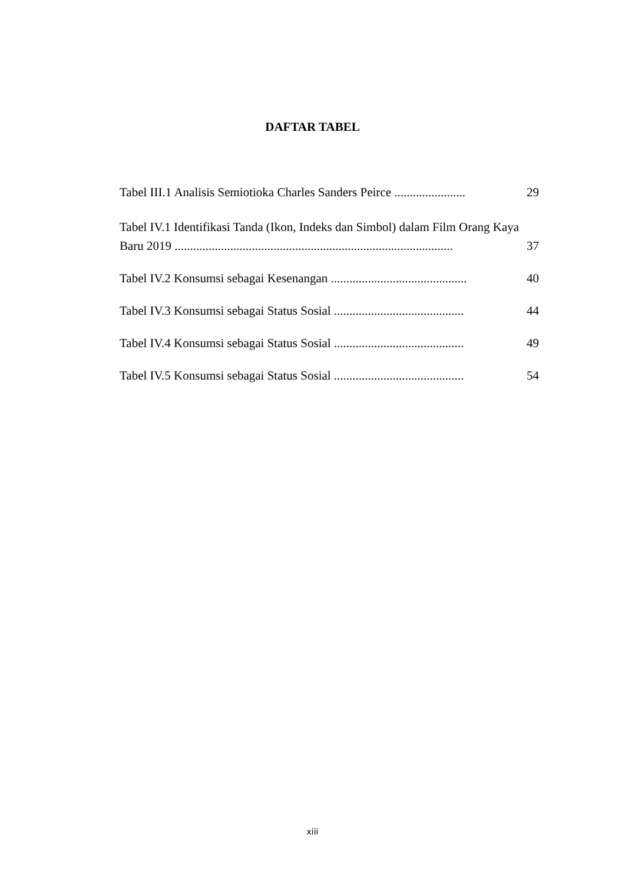DAFTAR TABEL
Tabel III.1 Analisis Semiotioka Charles Sanders Peirce ....................... 29
Tabel IV.1 Identifikasi Tanda (Ikon, Indeks dan Simbol) dalam Film Orang Kaya
Baru 2019 .......................................................................................... 37
Tabel IV.2 Konsumsi sebagai Kesenangan ............................................ 40
Tabel IV.3 Konsumsi sebagai Status Sosial .......................................... 44
Tabel IV.4 Konsumsi sebagai Status Sosial .......................................... 49
Tabel IV.5 Konsumsi sebagai Status Sosial .......................................... 54
xiii